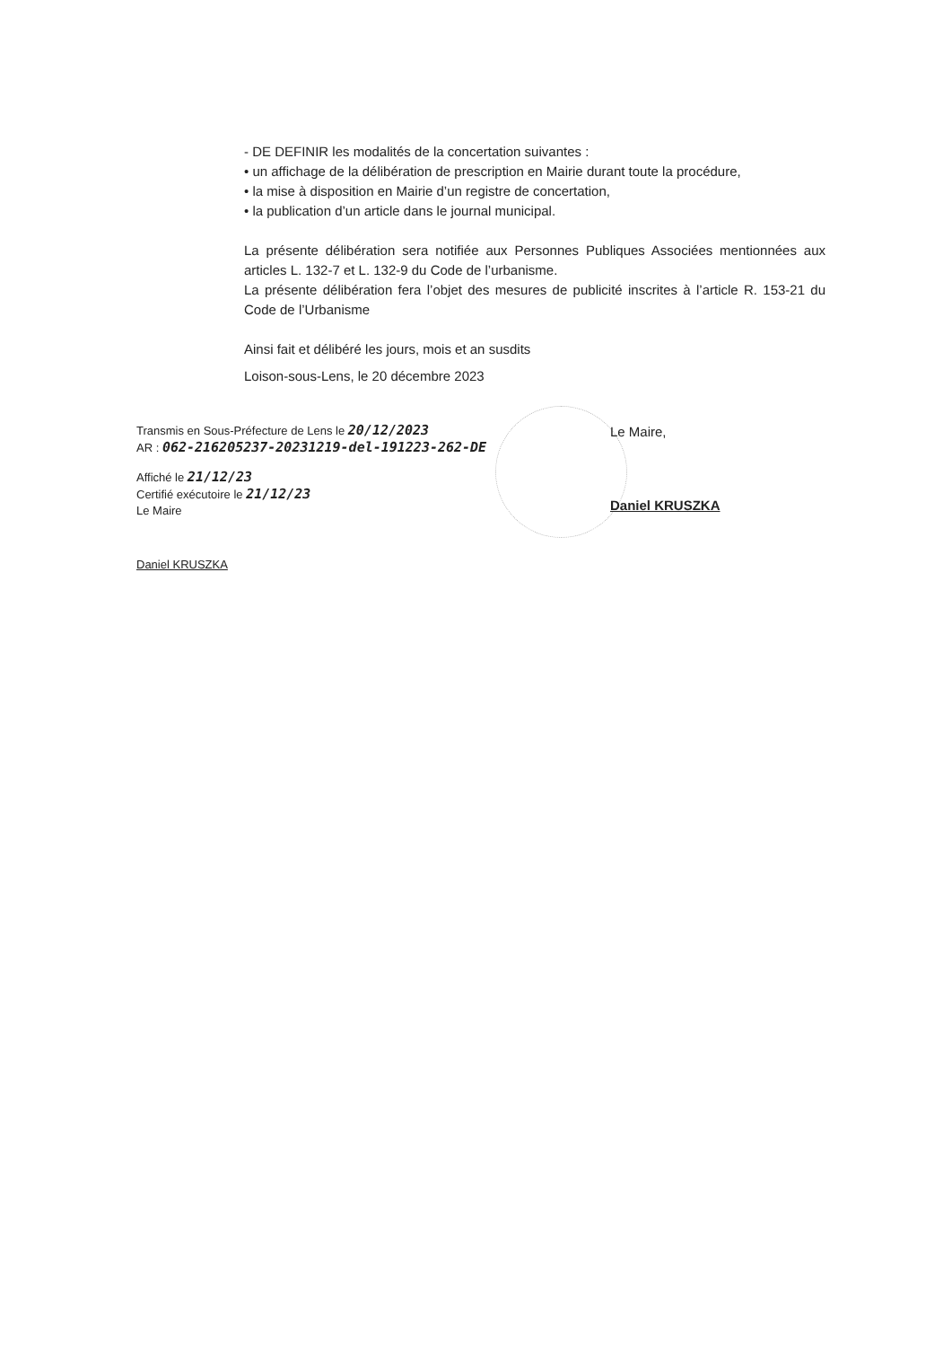- DE DEFINIR les modalités de la concertation suivantes :
• un affichage de la délibération de prescription en Mairie durant toute la procédure,
• la mise à disposition en Mairie d’un registre de concertation,
• la publication d’un article dans le journal municipal.
La présente délibération sera notifiée aux Personnes Publiques Associées mentionnées aux articles L. 132-7 et L. 132-9 du Code de l’urbanisme.
La présente délibération fera l’objet des mesures de publicité inscrites à l’article R. 153-21 du Code de l’Urbanisme
Ainsi fait et délibéré les jours, mois et an susdits
Loison-sous-Lens, le 20 décembre 2023
Transmis en Sous-Préfecture de Lens le 20/12/2023
AR : 062-216205237-20231219-del-191223-262-DE
Affiché le 21/12/23
Certifié exécutoire le 21/12/23
Le Maire
Daniel KRUSZKA
Le Maire,
Daniel KRUSZKA